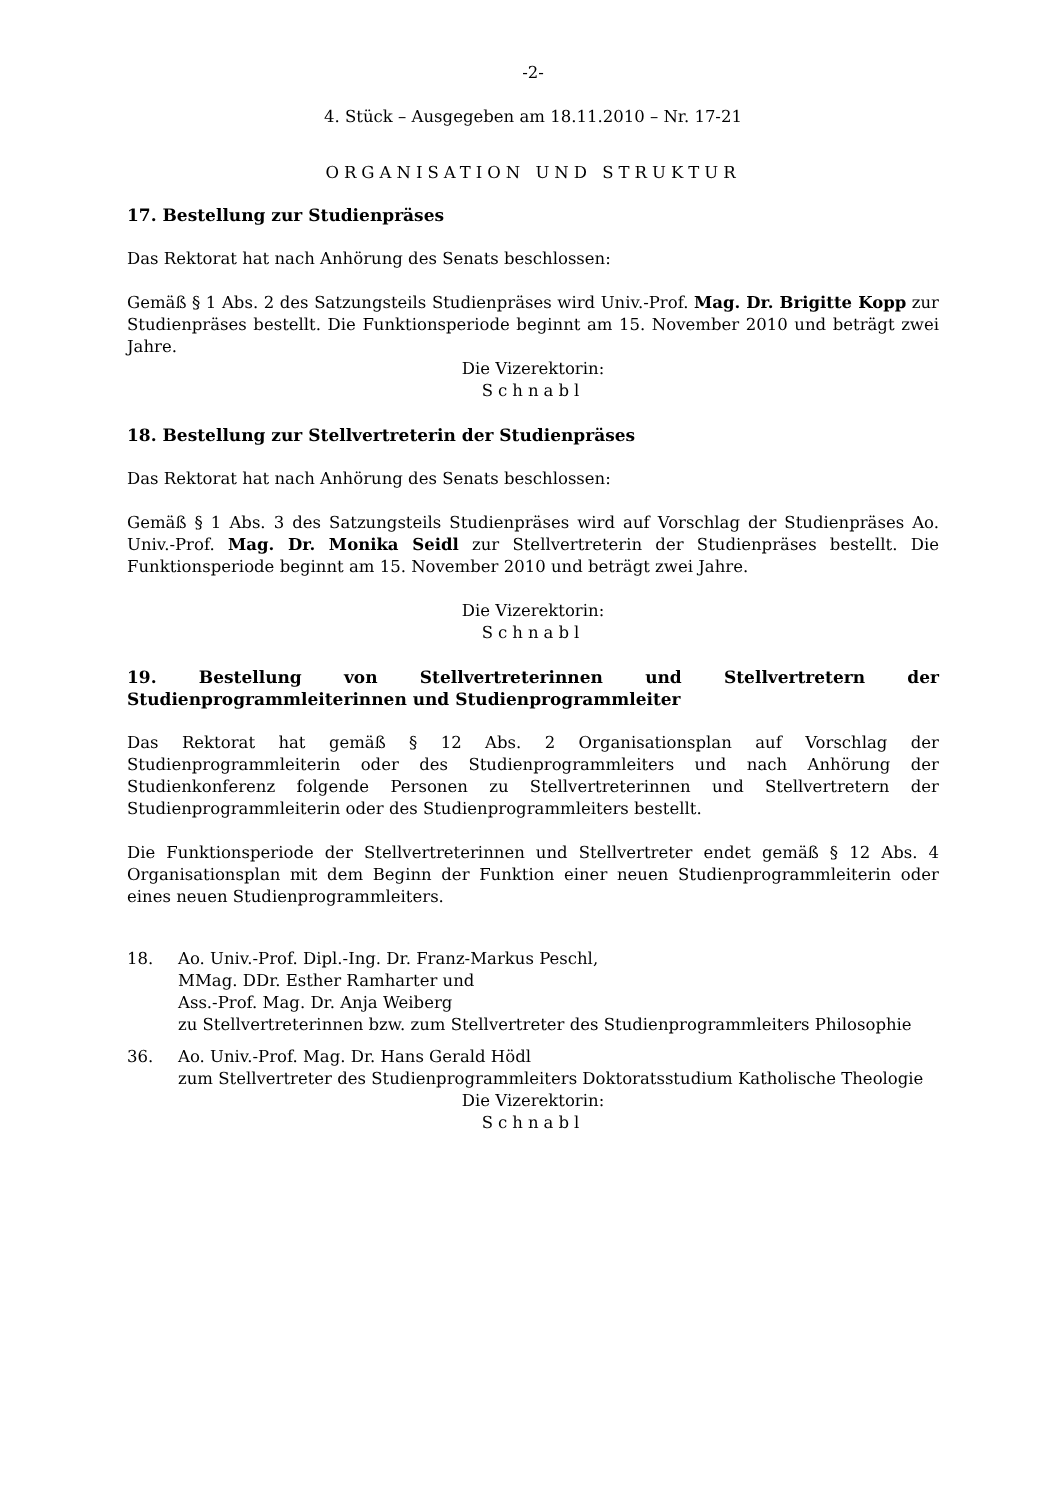-2-
4. Stück – Ausgegeben am 18.11.2010 – Nr. 17-21
ORGANISATION UND STRUKTUR
17. Bestellung zur Studienpräses
Das Rektorat hat nach Anhörung des Senats beschlossen:
Gemäß § 1 Abs. 2 des Satzungsteils Studienpräses wird Univ.-Prof. Mag. Dr. Brigitte Kopp zur Studienpräses bestellt. Die Funktionsperiode beginnt am 15. November 2010 und beträgt zwei Jahre.
Die Vizerektorin:
Schnabl
18. Bestellung zur Stellvertreterin der Studienpräses
Das Rektorat hat nach Anhörung des Senats beschlossen:
Gemäß § 1 Abs. 3 des Satzungsteils Studienpräses wird auf Vorschlag der Studienpräses Ao. Univ.-Prof. Mag. Dr. Monika Seidl zur Stellvertreterin der Studienpräses bestellt. Die Funktionsperiode beginnt am 15. November 2010 und beträgt zwei Jahre.
Die Vizerektorin:
Schnabl
19. Bestellung von Stellvertreterinnen und Stellvertretern der Studienprogrammleiterinnen und Studienprogrammleiter
Das Rektorat hat gemäß § 12 Abs. 2 Organisationsplan auf Vorschlag der Studienprogrammleiterin oder des Studienprogrammleiters und nach Anhörung der Studienkonferenz folgende Personen zu Stellvertreterinnen und Stellvertretern der Studienprogrammleiterin oder des Studienprogrammleiters bestellt.
Die Funktionsperiode der Stellvertreterinnen und Stellvertreter endet gemäß § 12 Abs. 4 Organisationsplan mit dem Beginn der Funktion einer neuen Studienprogrammleiterin oder eines neuen Studienprogrammleiters.
18. Ao. Univ.-Prof. Dipl.-Ing. Dr. Franz-Markus Peschl,
MMag. DDr. Esther Ramharter und
Ass.-Prof. Mag. Dr. Anja Weiberg
zu Stellvertreterinnen bzw. zum Stellvertreter des Studienprogrammleiters Philosophie
36. Ao. Univ.-Prof. Mag. Dr. Hans Gerald Hödl
zum Stellvertreter des Studienprogrammleiters Doktoratsstudium Katholische Theologie
Die Vizerektorin:
Schnabl